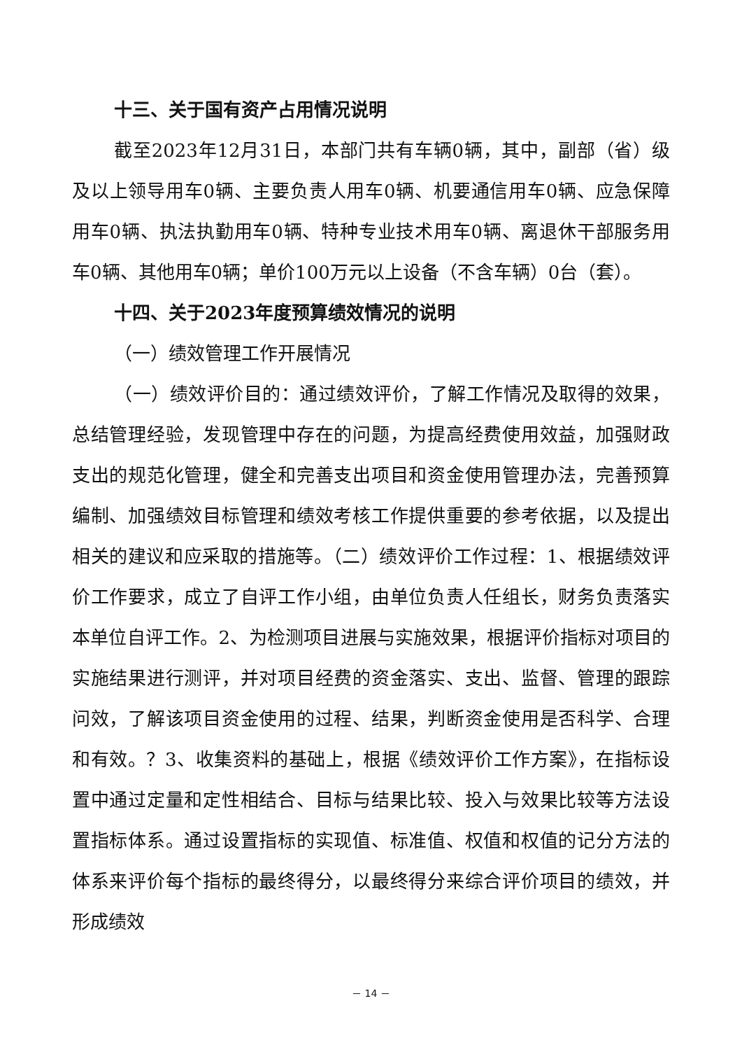十三、关于国有资产占用情况说明
截至2023年12月31日，本部门共有车辆0辆，其中，副部（省）级及以上领导用车0辆、主要负责人用车0辆、机要通信用车0辆、应急保障用车0辆、执法执勤用车0辆、特种专业技术用车0辆、离退休干部服务用车0辆、其他用车0辆；单价100万元以上设备（不含车辆）0台（套）。
十四、关于2023年度预算绩效情况的说明
（一）绩效管理工作开展情况
（一）绩效评价目的：通过绩效评价，了解工作情况及取得的效果，总结管理经验，发现管理中存在的问题，为提高经费使用效益，加强财政支出的规范化管理，健全和完善支出项目和资金使用管理办法，完善预算编制、加强绩效目标管理和绩效考核工作提供重要的参考依据，以及提出相关的建议和应采取的措施等。（二）绩效评价工作过程：1、根据绩效评价工作要求，成立了自评工作小组，由单位负责人任组长，财务负责落实本单位自评工作。2、为检测项目进展与实施效果，根据评价指标对项目的实施结果进行测评，并对项目经费的资金落实、支出、监督、管理的跟踪问效，了解该项目资金使用的过程、结果，判断资金使用是否科学、合理和有效。？3、收集资料的基础上，根据《绩效评价工作方案》，在指标设置中通过定量和定性相结合、目标与结果比较、投入与效果比较等方法设置指标体系。通过设置指标的实现值、标准值、权值和权值的记分方法的体系来评价每个指标的最终得分，以最终得分来综合评价项目的绩效，并形成绩效
－ 14 －